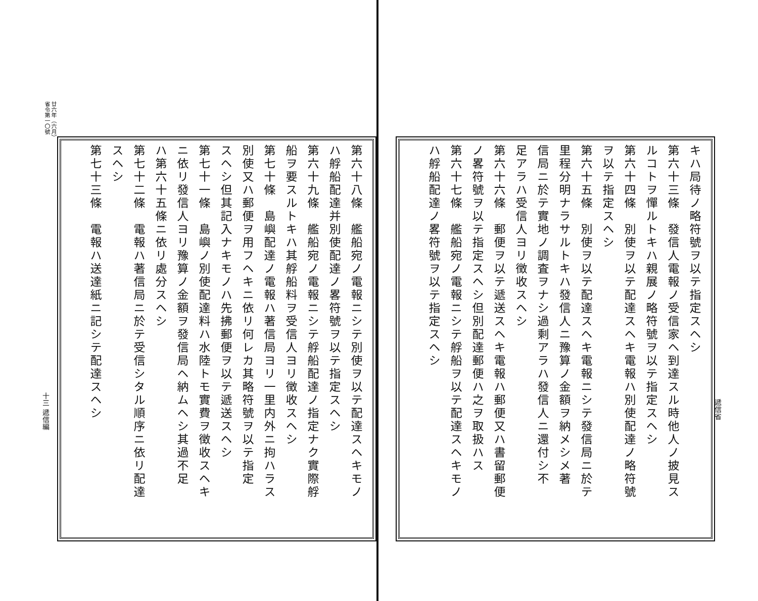遞信省
キハ局待ノ略符號ヲ以テ指定スヘシ
第六十三條　發信人電報ノ受信家ヘ到達スル時他人ノ披見ス
ルコトヲ憚ルトキハ親展ノ略符號ヲ以テ指定スヘシ
第六十四條　別使ヲ以テ配達スヘキ電報ハ別使配達ノ略符號
ヲ以テ指定スヘシ
第六十五條　別使ヲ以テ配達スヘキ電報ニシテ發信局ニ於テ
里程分明ナラサルトキハ發信人ニ豫算ノ金額ヲ納メシメ著
信局ニ於テ實地ノ調査ヲナシ過剩アラハ發信人ニ還付シ不
足アラハ受信人ヨリ徴收スヘシ
第六十六條　郵便ヲ以テ遞送スヘキ電報ハ郵便又ハ書留郵便
ノ畧符號ヲ以テ指定スヘシ但別配達郵便ハ之ヲ取扱ハス
第六十七條　艦船宛ノ電報ニシテ艀船ヲ以テ配達スヘキモノ
ハ艀船配達ノ畧符號ヲ以テ指定スヘシ
第六十八條　艦船宛ノ電報ニシテ別使ヲ以テ配達スヘキモノ
ハ艀船配達并別使配達ノ畧符號ヲ以テ指定スヘシ
第六十九條　艦船宛ノ電報ニシテ艀船配達ノ指定ナク實際艀
船ヲ要スルトキハ其艀船料ヲ受信人ヨリ徴收スヘシ
第七十條　島嶼配達ノ電報ハ著信局ヨリ一里内外ニ拘ハラス
別使又ハ郵便ヲ用フヘキニ依リ何レカ其略符號ヲ以テ指定
スヘシ但其記入ナキモノハ先拂郵便ヲ以テ遞送スヘシ
第七十一條　島嶼ノ別使配達料ハ水陸トモ實費ヲ徴收スヘキ
ニ依リ發信人ヨリ豫算ノ金額ヲ發信局ヘ納ムヘシ其過不足
ハ第六十五條ニ依リ處分スヘシ
第七十二條　電報ハ著信局ニ於テ受信シタル順序ニ依リ配達
スヘシ
第七十三條　電報ハ送達紙ニ記シテ配達スヘシ
廿六年（六月）
省令第一〇號
十三 遞信編